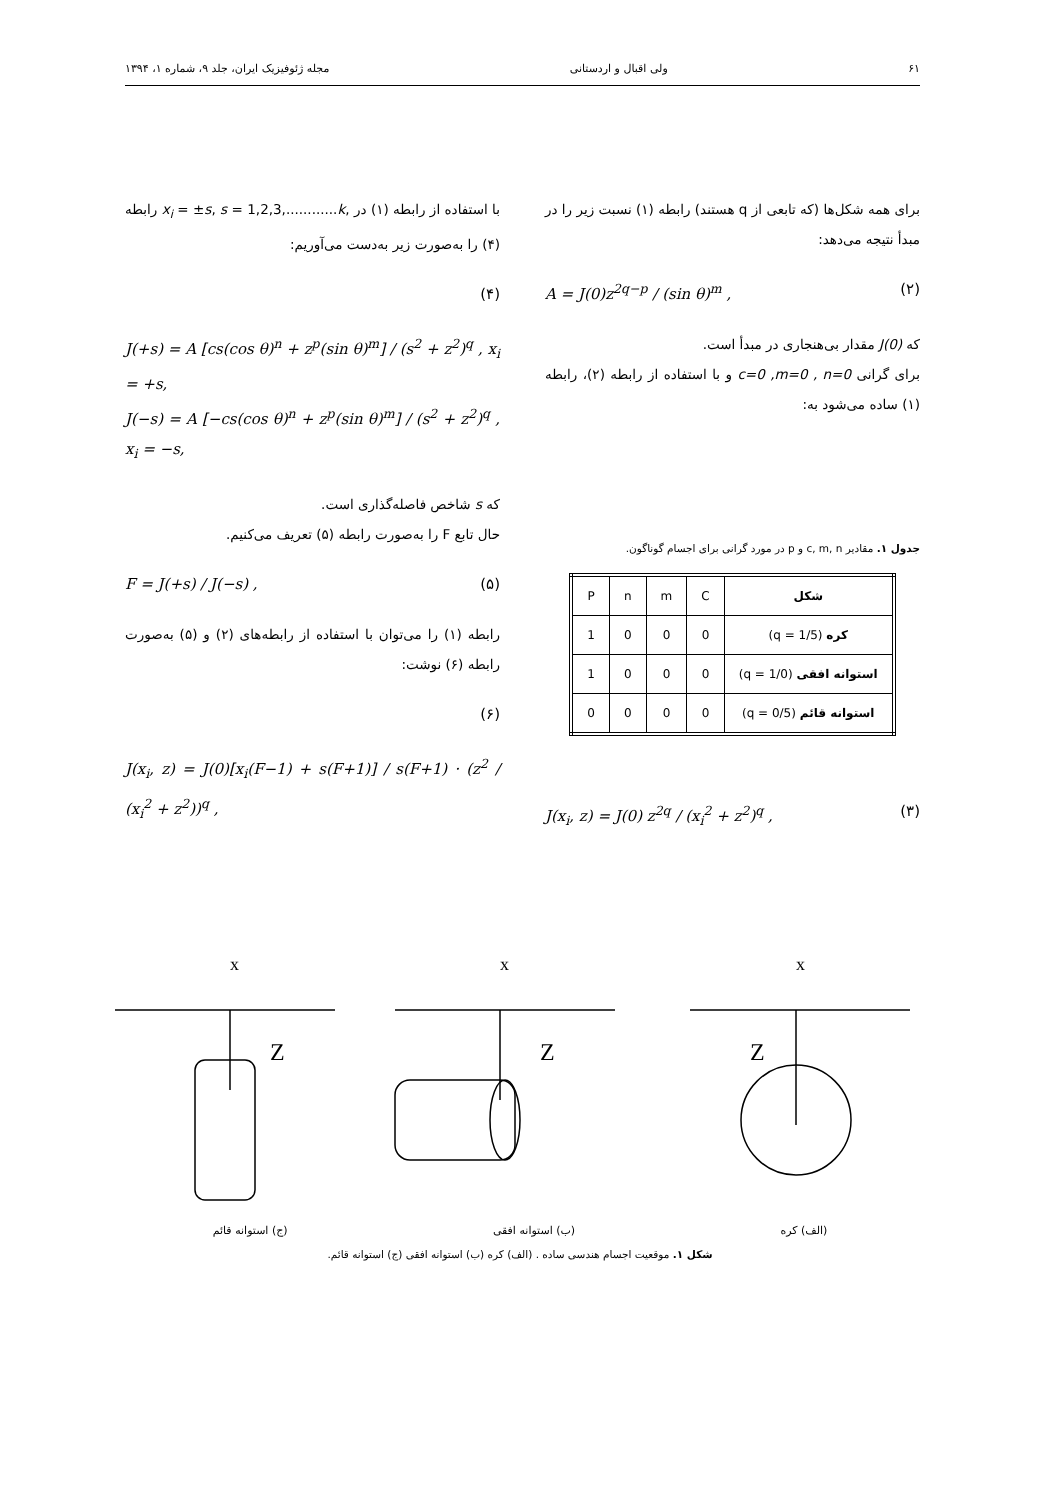۶۱ ولی اقبال و اردستانی مجله ژئوفیزیک ایران، جلد ۹، شماره ۱، ۱۳۹۴
برای همه شکل‌ها (که تابعی از q هستند) رابطه (۱) نسبت زیر را در مبدأ نتیجه می‌دهد:
A = J(0)z<sup>2q−p</sup> / (sin θ)<sup>m</sup> , (۲)
که J(0) مقدار بی‌هنجاری در مبدأ است.
برای گرانی c=0 ,m=0 , n=0 و با استفاده از رابطه (۲)، رابطه (۱) ساده می‌شود به:
جدول ۱. مقادیر c, m, n و p در مورد گرانی برای اجسام گوناگون.
| شکل | C | m | n | P |
| کره (q = 1/5) | 0 | 0 | 0 | 1 |
| استوانه افقی (q = 1/0) | 0 | 0 | 0 | 1 |
| استوانه قائم (q = 0/5) | 0 | 0 | 0 | 0 |
J(x<sub>i</sub>, z) = J(0) z<sup>2q</sup> / (x<sub>i</sub><sup>2</sup> + z<sup>2</sup>)<sup>q</sup> , (۳)
با استفاده از رابطه (۱) در x<sub>i</sub> = ±s, s = 1,2,3,............k, رابطه (۴) را به‌صورت زیر به‌دست می‌آوریم:
(۴)
J(+s) = A [cs(cos θ)<sup>n</sup> + z<sup>p</sup>(sin θ)<sup>m</sup>] / (s<sup>2</sup> + z<sup>2</sup>)<sup>q</sup> , x<sub>i</sub> = +s,
J(−s) = A [−cs(cos θ)<sup>n</sup> + z<sup>p</sup>(sin θ)<sup>m</sup>] / (s<sup>2</sup> + z<sup>2</sup>)<sup>q</sup> , x<sub>i</sub> = −s,
که s شاخص فاصله‌گذاری است.
حال تابع F را به‌صورت رابطه (۵) تعریف می‌کنیم.
F = J(+s) / J(−s) , (۵)
رابطه (۱) را می‌توان با استفاده از رابطه‌های (۲) و (۵) به‌صورت رابطه (۶) نوشت:
(۶)
J(x<sub>i</sub>, z) = J(0)[x<sub>i</sub>(F−1) + s(F+1)] / s(F+1) · (z<sup>2</sup> / (x<sub>i</sub><sup>2</sup> + z<sup>2</sup>))<sup>q</sup> ,
x
x
x
Z
Z
Z
(الف) کره (ب) استوانه افقی (ج) استوانه قائم
شکل ۱. موقعیت اجسام هندسی ساده . (الف) کره (ب) استوانه افقی (ج) استوانه قائم.